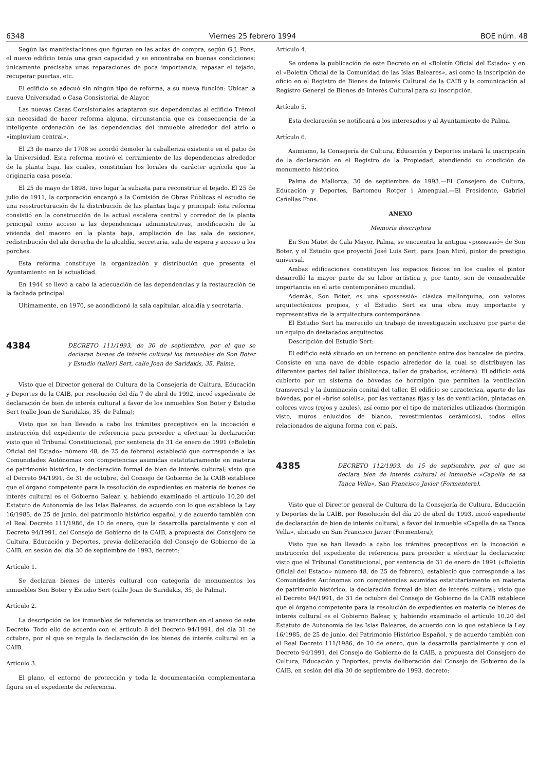6348 Viernes 25 febrero 1994 BOE núm. 48
Según las manifestaciones que figuran en las actas de compra, según G.J. Pons, el nuevo edificio tenía una gran capacidad y se encontraba en buenas condiciones; únicamente precisaba unas reparaciones de poca importancia, repasar el tejado, recuperar puertas, etc.
El edificio se adecuó sin ningún tipo de reforma, a su nueva función: Ubicar la nueva Universidad o Casa Consistorial de Alayor.
Las nuevas Casas Consistoriales adaptaron sus dependencias al edificio Trémol sin necesidad de hacer reforma alguna, circunstancia que es consecuencia de la inteligente ordenación de las dependencias del inmueble alrededor del atrio o «impluvium central».
El 23 de marzo de 1708 se acordó demoler la caballeriza existente en el patio de la Universidad. Esta reforma motivó el cerramiento de las dependencias alrededor de la planta baja, las cuales, constituían los locales de carácter agrícola que la originaria casa poseía.
El 25 de mayo de 1898, tuvo lugar la subasta para reconstruir el tejado. El 25 de julio de 1911, la corporación encargó a la Comisión de Obras Públicas el estudio de una reestructuración de la distribución de las plantas baja y principal; ésta reforma consistió en la construcción de la actual escalera central y corredor de la planta principal como acceso a las dependencias administrativas, modificación de la vivienda del macero en la planta baja, ampliación de las sala de sesiones, redistribución del ala derecha de la alcaldía, secretaría, sala de espera y acceso a los porches.
Esta reforma constituye la organización y distribución que presenta el Ayuntamiento en la actualidad.
En 1944 se llevó a cabo la adecuación de las dependencias y la restauración de la fachada principal.
Ultimamente, en 1970, se acondicionó la sala capitular, alcaldía y secretaría.
4384
DECRETO 111/1993, de 30 de septiembre, por el que se declaran bienes de interés cultural los inmuebles de Son Boter y Estudio (taller) Sert, calle Joan de Saridakis, 35, Palma.
Visto que el Director general de Cultura de la Consejería de Cultura, Educación y Deportes de la CAIB, por resolución del día 7 de abril de 1992, incoó expediente de declaración de bien de interés cultural a favor de los inmuebles Son Boter y Estudio Sert (calle Joan de Saridakis, 35, de Palma);
Visto que se han llevado a cabo los trámites preceptivos en la incoación e instrucción del expediente de referencia para proceder a efectuar la declaración; visto que el Tribunal Constitucional, por sentencia de 31 de enero de 1991 («Boletín Oficial del Estado» número 48, de 25 de febrero) estableció que corresponde a las Comunidades Autónomas con competencias asumidas estatutariamente en materia de patrimonio histórico, la declaración formal de bien de interés cultural; visto que el Decreto 94/1991, de 31 de octubre, del Consejo de Gobierno de la CAIB establece que el órgano competente para la resolución de expedientes en materia de bienes de interés cultural es el Gobierno Balear, y, habiendo examinado el artículo 10.20 del Estatuto de Autonomía de las Islas Baleares, de acuerdo con lo que establece la Ley 16/1985, de 25 de junio, del patrimonio histórico español, y de acuerdo también con el Real Decreto 111/1986, de 10 de enero, que la desarrolla parcialmente y con el Decreto 94/1991, del Consejo de Gobierno de la CAIB, a propuesta del Consejero de Cultura, Educación y Deportes, previa deliberación del Consejo de Gobierno de la CAIB, en sesión del día 30 de septiembre de 1993, decretó:
Artículo 1.
Se declaran bienes de interés cultural con categoría de monumentos los inmuebles Son Boter y Estudio Sert (calle Joan de Saridakis, 35, de Palma).
Artículo 2.
La descripción de los inmuebles de referencia se transcriben en el anexo de este Decreto. Todo ello de acuerdo con el artículo 8 del Decreto 94/1991, del día 31 de octubre, por el que se regula la declaración de los bienes de interés cultural en la CAIB.
Artículo 3.
El plano, el entorno de protección y toda la documentación complementaria figura en el expediente de referencia.
Artículo 4.
Se ordena la publicación de este Decreto en el «Boletín Oficial del Estado» y en el «Boletín Oficial de la Comunidad de las Islas Baleares», así como la inscripción de oficio en el Registro de Bienes de Interés Cultural de la CAIB y la comunicación al Registro General de Bienes de Interés Cultural para su inscripción.
Artículo 5.
Esta declaración se notificará a los interesados y al Ayuntamiento de Palma.
Artículo 6.
Asimismo, la Consejería de Cultura, Educación y Deportes instará la inscripción de la declaración en el Registro de la Propiedad, atendiendo su condición de monumento histórico.
Palma de Mallorca, 30 de septiembre de 1993.—El Consejero de Cultura, Educación y Deportes, Bartomeu Rotger i Amengual.—El Presidente, Gabriel Cañellas Fons.
ANEXO
Memoria descriptiva
En Son Matet de Cala Mayor, Palma, se encuentra la antigua «possessió» de Son Boter, y el Estudio que proyectó José Luis Sert, para Joan Miró, pintor de prestigio universal.
Ambas edificaciones constituyen los espacios físicos en los cuales el pintor desarrolló la mayor parte de su labor artística y, por tanto, son de considerable importancia en el arte contemporáneo mundial.
Además, Son Boter, es una «possessió» clásica mallorquina, con valores arquitectónicos propios, y el Estudio Sert es una obra muy importante y representativa de la arquitectura contemporánea.
El Estudio Sert ha merecido un trabajo de investigación exclusivo por parte de un equipo de destacados arquitectos.
Descripción del Estudio Sert:
El edificio está situado en un terreno en pendiente entre dos bancales de piedra. Consiste en una nave de doble espacio alrededor de la cual se distribuyen las diferentes partes del taller (biblioteca, taller de grabados, etcétera). El edificio está cubierto por un sistema de bóvedas de hormigón que permiten la ventilación transversal y la iluminación cenital del taller. El edificio se caracteriza, aparte de las bóvedas, por el «brise soleils», por las ventanas fijas y las de ventilación, pintadas en colores vivos (rojos y azules), así como por el tipo de materiales utilizados (hormigón visto, muros enlucidos de blanco, revestimientos cerámicos), todos ellos relacionados de alguna forma con el país.
4385
DECRETO 112/1993, de 15 de septiembre, por el que se declara bien de interés cultural el inmueble «Capella de sa Tanca Vella», San Francisco Javier (Formentera).
Visto que el Director general de Cultura de la Consejería de Cultura, Educación y Deportes de la CAIB, por Resolución del día 20 de abril de 1993, incoó expediente de declaración de bien de interés cultural, a favor del inmueble «Capella de sa Tanca Vella», ubicado en San Francisco Javier (Formentera);
Visto que se han llevado a cabo los trámites preceptivos en la incoación e instrucción del expediente de referencia para proceder a efectuar la declaración; visto que el Tribunal Constitucional, por sentencia de 31 de enero de 1991 («Boletín Oficial del Estado» número 48, de 25 de febrero), estableció que corresponde a las Comunidades Autónomas con competencias asumidas estatutariamente en materia de patrimonio histórico, la declaración formal de bien de interés cultural; visto que el Decreto 94/1991, de 31 de octubre del Consejo de Gobierno de la CAIB establece que el órgano competente para la resolución de expedientes en materia de bienes de interés cultural es el Gobierno Balear, y, habiendo examinado el artículo 10.20 del Estatuto de Autonomía de las Islas Baleares, de acuerdo con lo que establece la Ley 16/1985, de 25 de junio, del Patrimonio Histórico Español, y de acuerdo también con el Real Decreto 111/1986, de 10 de enero, que la desarrolla parcialmente y con el Decreto 94/1991, del Consejo de Gobierno de la CAIB, a propuesta del Consejero de Cultura, Educación y Deportes, previa deliberación del Consejo de Gobierno de la CAIB, en sesión del día 30 de septiembre de 1993, decreto: